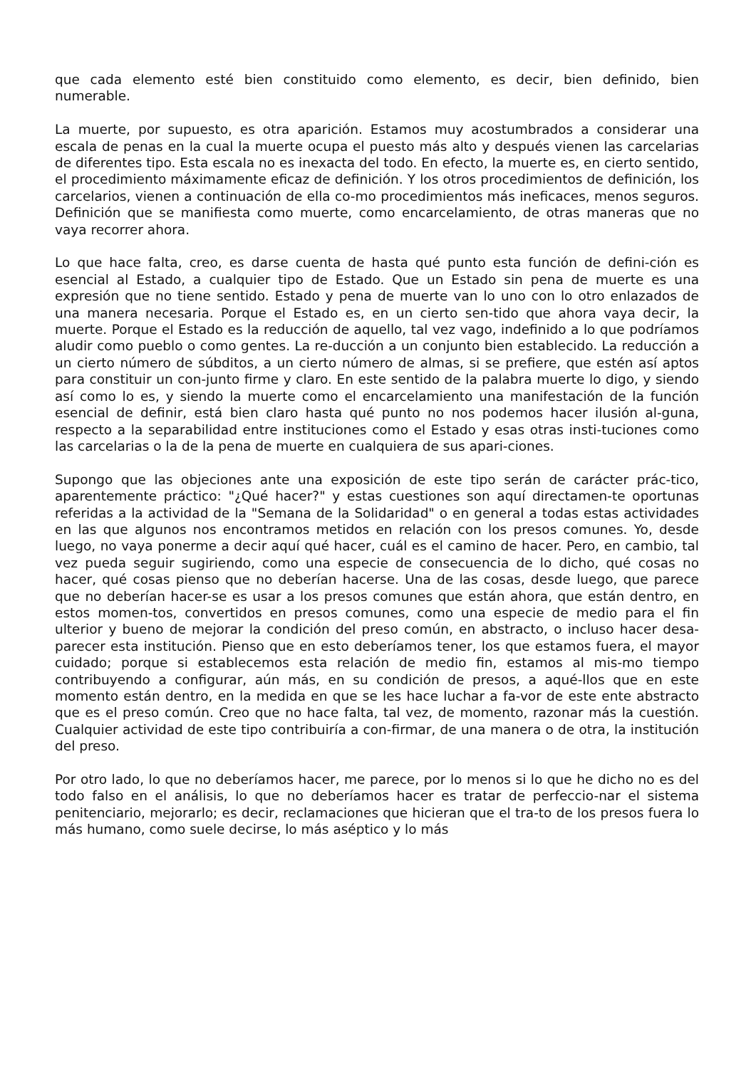que cada elemento esté bien constituido como elemento, es decir, bien definido, bien numerable.
La muerte, por supuesto, es otra aparición. Estamos muy acostumbrados a considerar una escala de penas en la cual la muerte ocupa el puesto más alto y después vienen las carcelarias de diferentes tipo. Esta escala no es inexacta del todo. En efecto, la muerte es, en cierto sentido, el procedimiento máximamente eficaz de definición. Y los otros procedimientos de definición, los carcelarios, vienen a continuación de ella co-mo procedimientos más ineficaces, menos seguros. Definición que se manifiesta como muerte, como encarcelamiento, de otras maneras que no vaya recorrer ahora.
Lo que hace falta, creo, es darse cuenta de hasta qué punto esta función de defini-ción es esencial al Estado, a cualquier tipo de Estado. Que un Estado sin pena de muerte es una expresión que no tiene sentido. Estado y pena de muerte van lo uno con lo otro enlazados de una manera necesaria. Porque el Estado es, en un cierto sen-tido que ahora vaya decir, la muerte. Porque el Estado es la reducción de aquello, tal vez vago, indefinido a lo que podríamos aludir como pueblo o como gentes. La re-ducción a un conjunto bien establecido. La reducción a un cierto número de súbditos, a un cierto número de almas, si se prefiere, que estén así aptos para constituir un con-junto firme y claro. En este sentido de la palabra muerte lo digo, y siendo así como lo es, y siendo la muerte como el encarcelamiento una manifestación de la función esencial de definir, está bien claro hasta qué punto no nos podemos hacer ilusión al-guna, respecto a la separabilidad entre instituciones como el Estado y esas otras insti-tuciones como las carcelarias o la de la pena de muerte en cualquiera de sus apari-ciones.
Supongo que las objeciones ante una exposición de este tipo serán de carácter prác-tico, aparentemente práctico: "¿Qué hacer?" y estas cuestiones son aquí directamen-te oportunas referidas a la actividad de la "Semana de la Solidaridad" o en general a todas estas actividades en las que algunos nos encontramos metidos en relación con los presos comunes. Yo, desde luego, no vaya ponerme a decir aquí qué hacer, cuál es el camino de hacer. Pero, en cambio, tal vez pueda seguir sugiriendo, como una especie de consecuencia de lo dicho, qué cosas no hacer, qué cosas pienso que no deberían hacerse. Una de las cosas, desde luego, que parece que no deberían hacer-se es usar a los presos comunes que están ahora, que están dentro, en estos momen-tos, convertidos en presos comunes, como una especie de medio para el fin ulterior y bueno de mejorar la condición del preso común, en abstracto, o incluso hacer desa-parecer esta institución. Pienso que en esto deberíamos tener, los que estamos fuera, el mayor cuidado; porque si establecemos esta relación de medio fin, estamos al mis-mo tiempo contribuyendo a configurar, aún más, en su condición de presos, a aqué-llos que en este momento están dentro, en la medida en que se les hace luchar a fa-vor de este ente abstracto que es el preso común. Creo que no hace falta, tal vez, de momento, razonar más la cuestión. Cualquier actividad de este tipo contribuiría a con-firmar, de una manera o de otra, la institución del preso.
Por otro lado, lo que no deberíamos hacer, me parece, por lo menos si lo que he dicho no es del todo falso en el análisis, lo que no deberíamos hacer es tratar de perfeccio-nar el sistema penitenciario, mejorarlo; es decir, reclamaciones que hicieran que el tra-to de los presos fuera lo más humano, como suele decirse, lo más aséptico y lo más